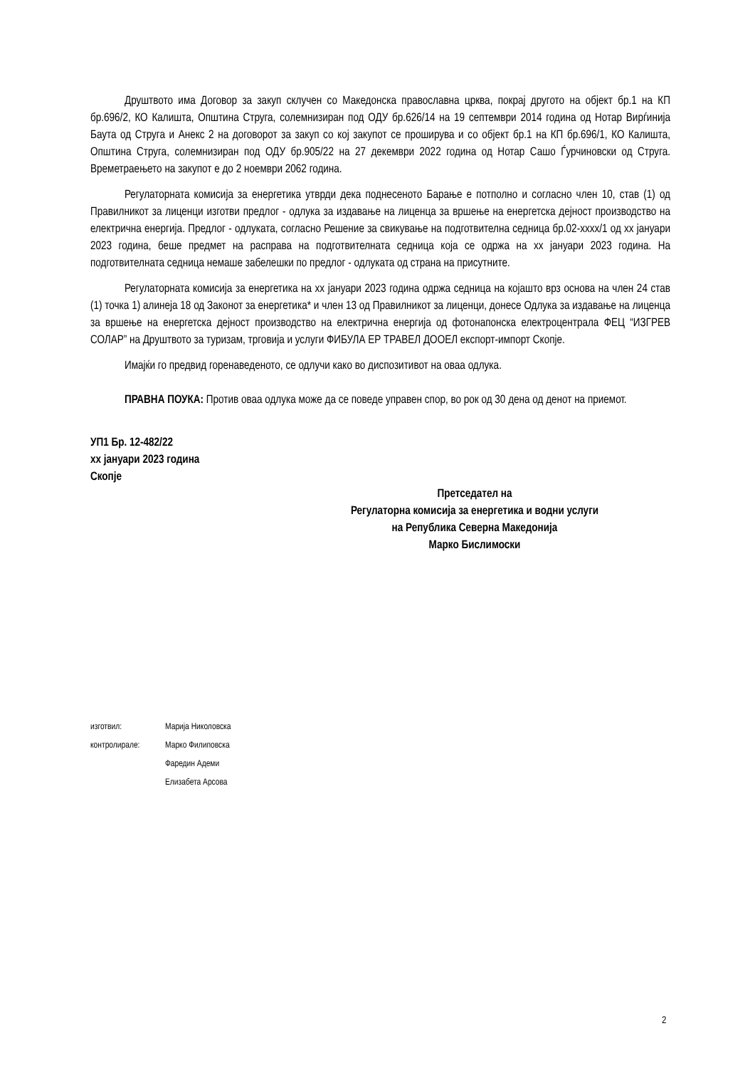Друштвото има Договор за закуп склучен со Македонска православна црква, покрај другото на објект бр.1 на КП бр.696/2, КО Калишта, Општина Струга, солемнизиран под ОДУ бр.626/14 на 19 септември 2014 година од Нотар Вирѓинија Баута од Струга и Анекс 2 на договорот за закуп со кој закупот се проширува и со објект бр.1 на КП бр.696/1, КО Калишта, Општина Струга, солемнизиран под ОДУ бр.905/22 на 27 декември 2022 година од Нотар Сашо Ѓурчиновски од Струга. Времетраењето на закупот е до 2 ноември 2062 година.
Регулаторната комисија за енергетика утврди дека поднесеното Барање е потполно и согласно член 10, став (1) од Правилникот за лиценци изготви предлог - одлука за издавање на лиценца за вршење на енергетска дејност производство на електрична енергија. Предлог - одлуката, согласно Решение за свикување на подготвителна седница бр.02-хххх/1 од хх јануари 2023 година, беше предмет на расправа на подготвителната седница која се одржа на хх јануари 2023 година. На подготвителната седница немаше забелешки по предлог - одлуката од страна на присутните.
Регулаторната комисија за енергетика на хх јануари 2023 година одржа седница на којашто врз основа на член 24 став (1) точка 1) алинеја 18 од Законот за енергетика* и член 13 од Правилникот за лиценци, донесе Одлука за издавање на лиценца за вршење на енергетска дејност производство на електрична енергија од фотонапонска електроцентрала ФЕЦ “ИЗГРЕВ СОЛАР” на Друштвото за туризам, трговија и услуги ФИБУЛА ЕР ТРАВЕЛ ДООЕЛ експорт-импорт Скопје.
Имајќи го предвид горенаведеното, се одлучи како во диспозитивот на оваа одлука.
ПРАВНА ПОУКА: Против оваа одлука може да се поведе управен спор, во рок од 30 дена од денот на приемот.
УП1 Бр. 12-482/22
хх јануари 2023 година
Скопје
Претседател на
Регулаторна комисија за енергетика и водни услуги
на Република Северна Македонија
Марко Бислимоски
изготвил: Марија Николовска
контролирале: Марко Филиповска
Фаредин Адеми
Елизабета Арсова
2